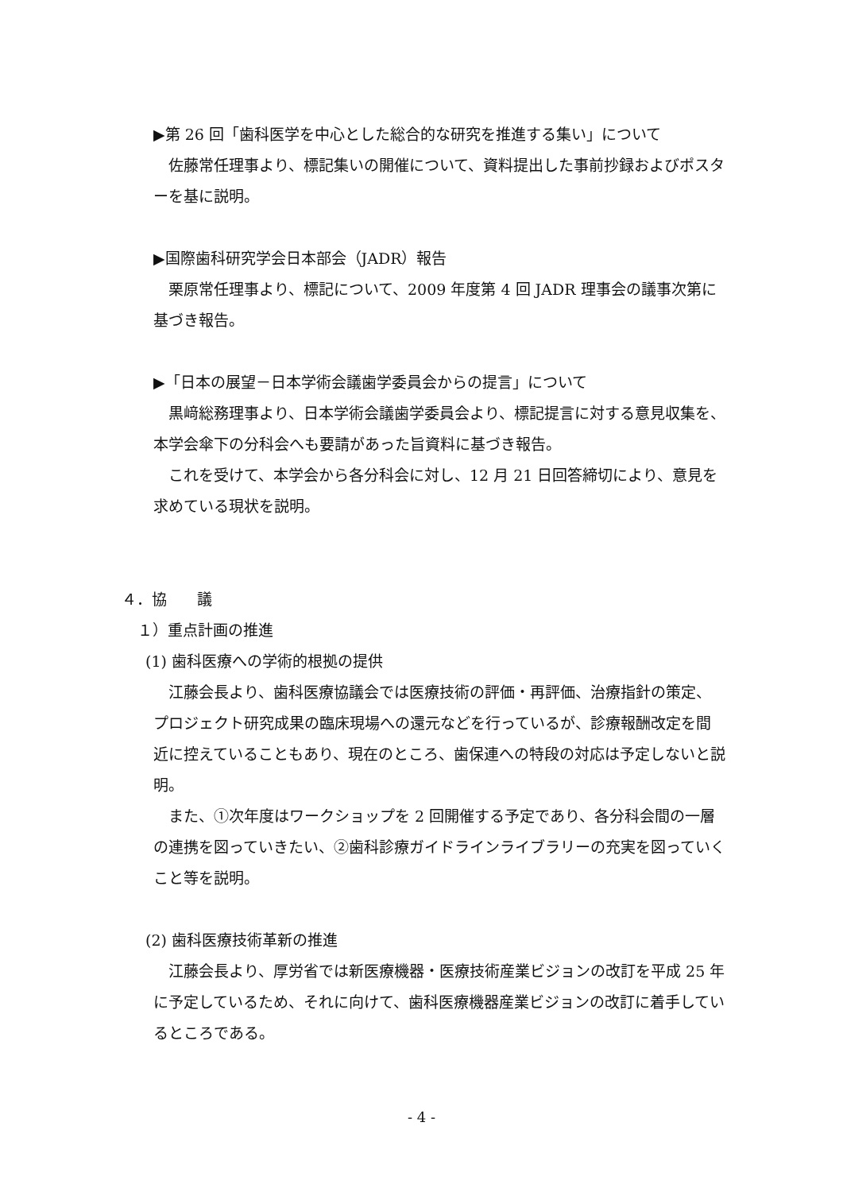▶第 26 回「歯科医学を中心とした総合的な研究を推進する集い」について
佐藤常任理事より、標記集いの開催について、資料提出した事前抄録およびポスターを基に説明。
▶国際歯科研究学会日本部会（JADR）報告
栗原常任理事より、標記について、2009 年度第 4 回 JADR 理事会の議事次第に基づき報告。
▶「日本の展望－日本学術会議歯学委員会からの提言」について
黒﨑総務理事より、日本学術会議歯学委員会より、標記提言に対する意見収集を、本学会傘下の分科会へも要請があった旨資料に基づき報告。
これを受けて、本学会から各分科会に対し、12 月 21 日回答締切により、意見を求めている現状を説明。
４．協　　議
１）重点計画の推進
(1) 歯科医療への学術的根拠の提供
江藤会長より、歯科医療協議会では医療技術の評価・再評価、治療指針の策定、プロジェクト研究成果の臨床現場への還元などを行っているが、診療報酬改定を間近に控えていることもあり、現在のところ、歯保連への特段の対応は予定しないと説明。
また、①次年度はワークショップを 2 回開催する予定であり、各分科会間の一層の連携を図っていきたい、②歯科診療ガイドラインライブラリーの充実を図っていくこと等を説明。
(2) 歯科医療技術革新の推進
江藤会長より、厚労省では新医療機器・医療技術産業ビジョンの改訂を平成 25 年に予定しているため、それに向けて、歯科医療機器産業ビジョンの改訂に着手しているところである。
- 4 -